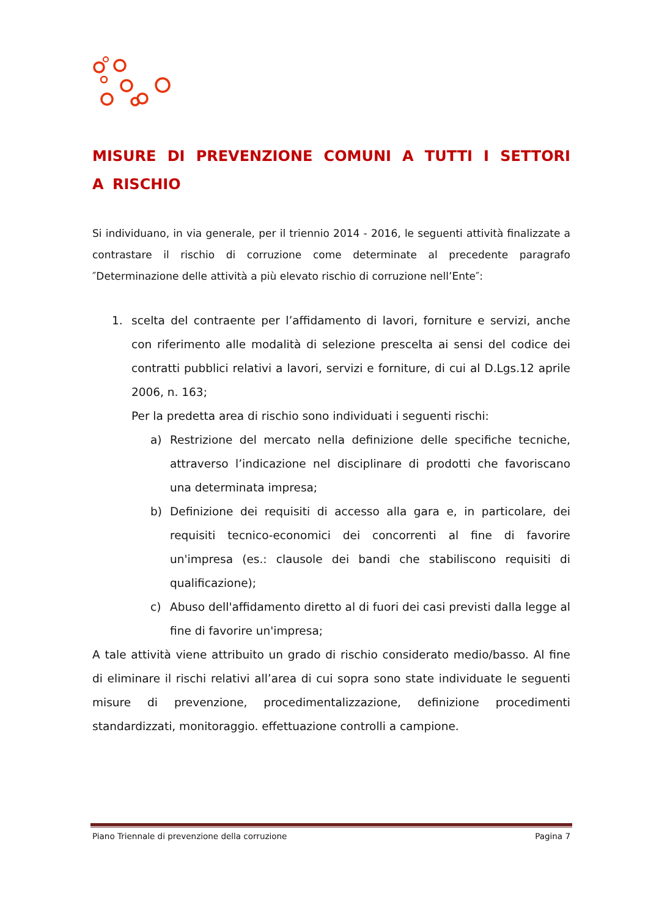MISURE DI PREVENZIONE COMUNI A TUTTI I SETTORI A RISCHIO
Si individuano, in via generale, per il triennio 2014 - 2016, le seguenti attività finalizzate a contrastare il rischio di corruzione come determinate al precedente paragrafo ″Determinazione delle attività a più elevato rischio di corruzione nell’Ente″:
1. scelta del contraente per l’affidamento di lavori, forniture e servizi, anche con riferimento alle modalità di selezione prescelta ai sensi del codice dei contratti pubblici relativi a lavori, servizi e forniture, di cui al D.Lgs.12 aprile 2006, n. 163;
Per la predetta area di rischio sono individuati i seguenti rischi:
a) Restrizione del mercato nella definizione delle specifiche tecniche, attraverso l’indicazione nel disciplinare di prodotti che favoriscano una determinata impresa;
b) Definizione dei requisiti di accesso alla gara e, in particolare, dei requisiti tecnico-economici dei concorrenti al fine di favorire un'impresa (es.: clausole dei bandi che stabiliscono requisiti di qualificazione);
c) Abuso dell'affidamento diretto al di fuori dei casi previsti dalla legge al fine di favorire un'impresa;
A tale attività viene attribuito un grado di rischio considerato medio/basso. Al fine di eliminare il rischi relativi all’area di cui sopra sono state individuate le seguenti misure di prevenzione, procedimentalizzazione, definizione procedimenti standardizzati, monitoraggio. effettuazione controlli a campione.
Piano Triennale di prevenzione della corruzione Pagina 7